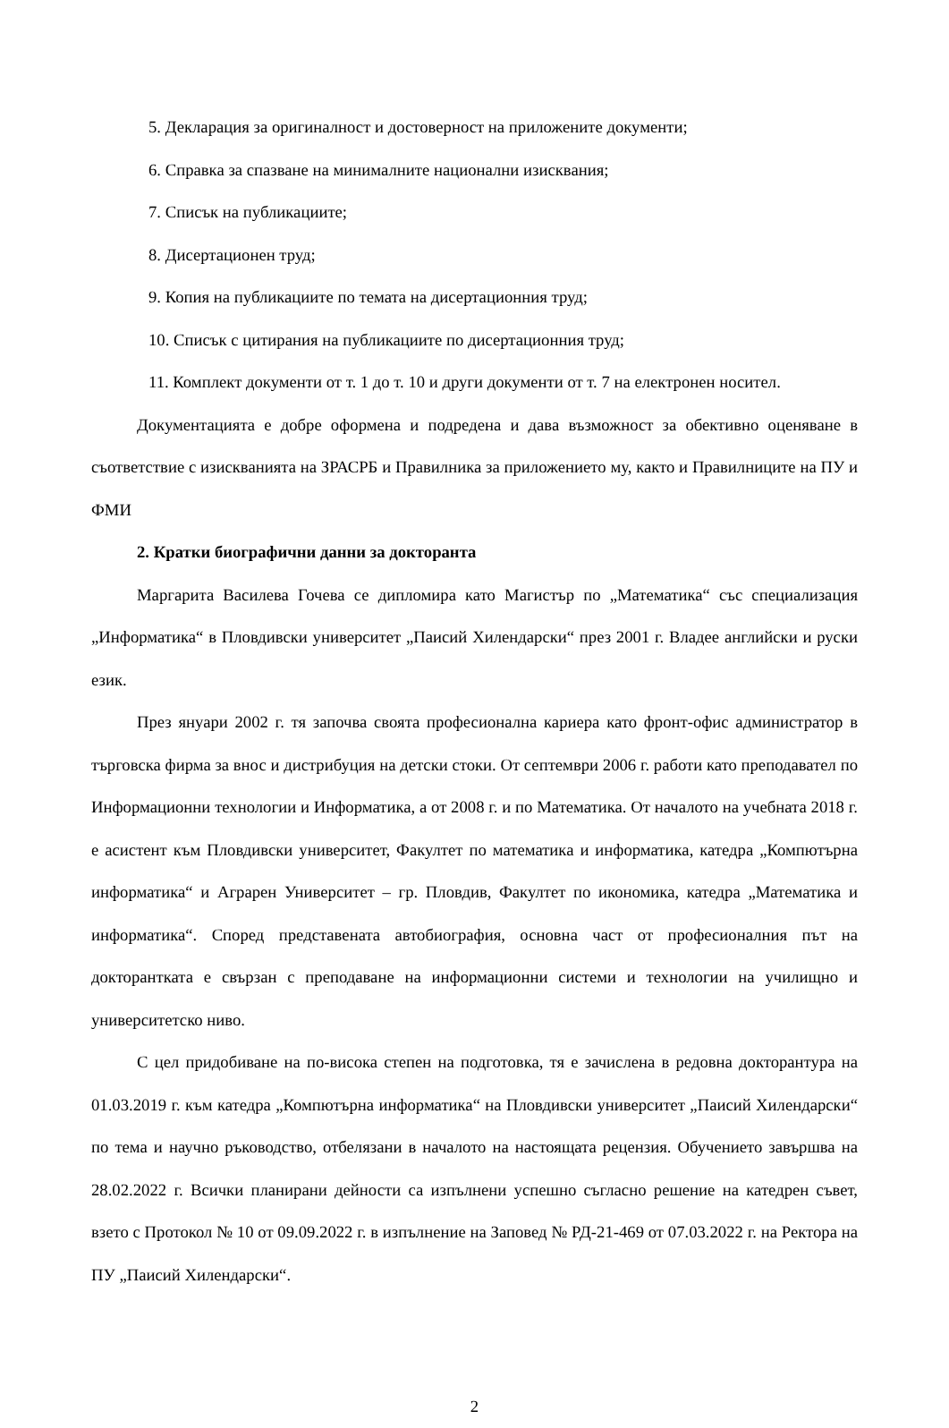5. Декларация за оригиналност и достоверност на приложените документи;
6. Справка за спазване на минималните национални изисквания;
7. Списък на публикациите;
8. Дисертационен труд;
9. Копия на публикациите по темата на дисертационния труд;
10. Списък с цитирания на публикациите по дисертационния труд;
11. Комплект документи от т. 1 до т. 10 и други документи от т. 7 на електронен носител.
Документацията е добре оформена и подредена и дава възможност за обективно оценяване в съответствие с изискванията на ЗРАСРБ и Правилника за приложението му, както и Правилниците на ПУ и ФМИ
2. Кратки биографични данни за докторанта
Маргарита Василева Гочева се дипломира като Магистър по „Математика“ със специализация „Информатика“ в Пловдивски университет „Паисий Хилендарски“ през 2001 г. Владее английски и руски език.
През януари 2002 г. тя започва своята професионална кариера като фронт-офис администратор в търговска фирма за внос и дистрибуция на детски стоки. От септември 2006 г. работи като преподавател по Информационни технологии и Информатика, а от 2008 г. и по Математика. От началото на учебната 2018 г. е асистент към Пловдивски университет, Факултет по математика и информатика, катедра „Компютърна информатика“ и Аграрен Университет – гр. Пловдив, Факултет по икономика, катедра „Математика и информатика“. Според представената автобиография, основна част от професионалния път на докторантката е свързан с преподаване на информационни системи и технологии на училищно и университетско ниво.
С цел придобиване на по-висока степен на подготовка, тя е зачислена в редовна докторантура на 01.03.2019 г. към катедра „Компютърна информатика“ на Пловдивски университет „Паисий Хилендарски“ по тема и научно ръководство, отбелязани в началото на настоящата рецензия. Обучението завършва на 28.02.2022 г. Всички планирани дейности са изпълнени успешно съгласно решение на катедрен съвет, взето с Протокол № 10 от 09.09.2022 г. в изпълнение на Заповед № РД-21-469 от 07.03.2022 г. на Ректора на ПУ „Паисий Хилендарски“.
2